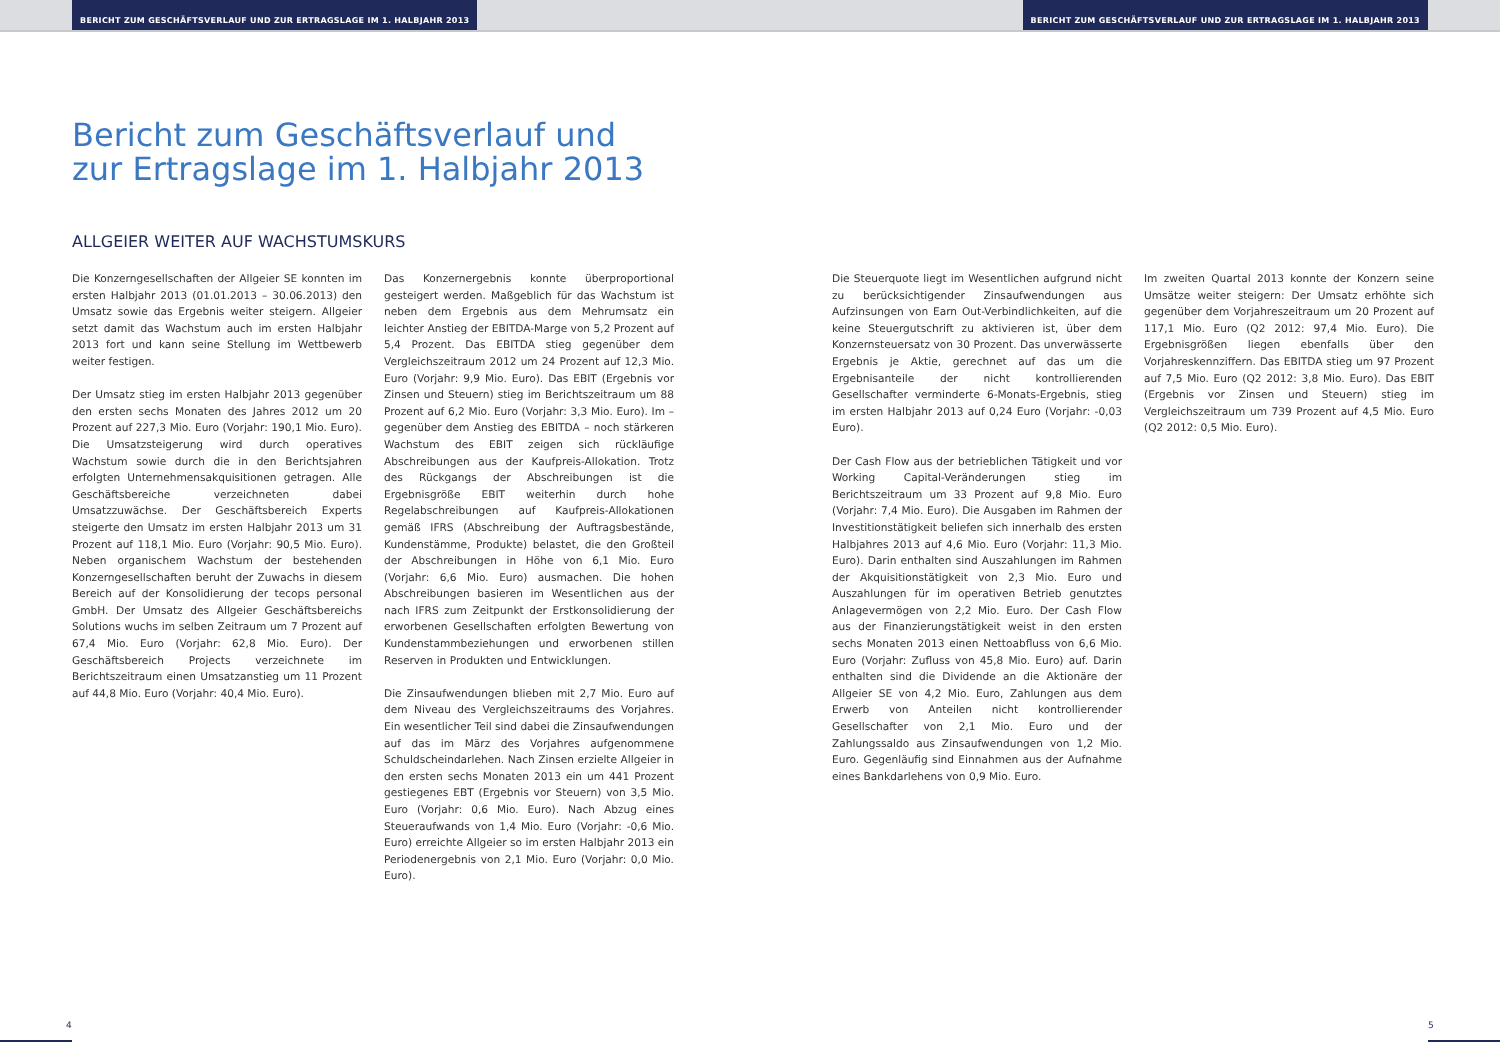BERICHT ZUM GESCHÄFTSVERLAUF UND ZUR ERTRAGSLAGE IM 1. HALBJAHR 2013
Bericht zum Geschäftsverlauf und
zur Ertragslage im 1. Halbjahr 2013
ALLGEIER WEITER AUF WACHSTUMSKURS
Die Konzerngesellschaften der Allgeier SE konnten im ersten Halbjahr 2013 (01.01.2013 – 30.06.2013) den Umsatz sowie das Ergebnis weiter steigern. Allgeier setzt damit das Wachstum auch im ersten Halbjahr 2013 fort und kann seine Stellung im Wettbewerb weiter festigen.
Der Umsatz stieg im ersten Halbjahr 2013 gegenüber den ersten sechs Monaten des Jahres 2012 um 20 Prozent auf 227,3 Mio. Euro (Vorjahr: 190,1 Mio. Euro). Die Umsatzsteigerung wird durch operatives Wachstum sowie durch die in den Berichtsjahren erfolgten Unternehmensakquisitionen getragen. Alle Geschäftsbereiche verzeichneten dabei Umsatzzuwächse. Der Geschäftsbereich Experts steigerte den Umsatz im ersten Halbjahr 2013 um 31 Prozent auf 118,1 Mio. Euro (Vorjahr: 90,5 Mio. Euro). Neben organischem Wachstum der bestehenden Konzerngesellschaften beruht der Zuwachs in diesem Bereich auf der Konsolidierung der tecops personal GmbH. Der Umsatz des Allgeier Geschäftsbereichs Solutions wuchs im selben Zeitraum um 7 Prozent auf 67,4 Mio. Euro (Vorjahr: 62,8 Mio. Euro). Der Geschäftsbereich Projects verzeichnete im Berichtszeitraum einen Umsatzanstieg um 11 Prozent auf 44,8 Mio. Euro (Vorjahr: 40,4 Mio. Euro).
Das Konzernergebnis konnte überproportional gesteigert werden. Maßgeblich für das Wachstum ist neben dem Ergebnis aus dem Mehrumsatz ein leichter Anstieg der EBITDA-Marge von 5,2 Prozent auf 5,4 Prozent. Das EBITDA stieg gegenüber dem Vergleichszeitraum 2012 um 24 Prozent auf 12,3 Mio. Euro (Vorjahr: 9,9 Mio. Euro). Das EBIT (Ergebnis vor Zinsen und Steuern) stieg im Berichtszeitraum um 88 Prozent auf 6,2 Mio. Euro (Vorjahr: 3,3 Mio. Euro). Im – gegenüber dem Anstieg des EBITDA – noch stärkeren Wachstum des EBIT zeigen sich rückläufige Abschreibungen aus der Kaufpreis-Allokation. Trotz des Rückgangs der Abschreibungen ist die Ergebnisgröße EBIT weiterhin durch hohe Regelabschreibungen auf Kaufpreis-Allokationen gemäß IFRS (Abschreibung der Auftragsbestände, Kundenstämme, Produkte) belastet, die den Großteil der Abschreibungen in Höhe von 6,1 Mio. Euro (Vorjahr: 6,6 Mio. Euro) ausmachen. Die hohen Abschreibungen basieren im Wesentlichen aus der nach IFRS zum Zeitpunkt der Erstkonsolidierung der erworbenen Gesellschaften erfolgten Bewertung von Kundenstammbeziehungen und erworbenen stillen Reserven in Produkten und Entwicklungen.
Die Zinsaufwendungen blieben mit 2,7 Mio. Euro auf dem Niveau des Vergleichszeitraums des Vorjahres. Ein wesentlicher Teil sind dabei die Zinsaufwendungen auf das im März des Vorjahres aufgenommene Schuldscheindarlehen. Nach Zinsen erzielte Allgeier in den ersten sechs Monaten 2013 ein um 441 Prozent gestiegenes EBT (Ergebnis vor Steuern) von 3,5 Mio. Euro (Vorjahr: 0,6 Mio. Euro). Nach Abzug eines Steueraufwands von 1,4 Mio. Euro (Vorjahr: -0,6 Mio. Euro) erreichte Allgeier so im ersten Halbjahr 2013 ein Periodenergebnis von 2,1 Mio. Euro (Vorjahr: 0,0 Mio. Euro).
4
BERICHT ZUM GESCHÄFTSVERLAUF UND ZUR ERTRAGSLAGE IM 1. HALBJAHR 2013
Die Steuerquote liegt im Wesentlichen aufgrund nicht zu berücksichtigender Zinsaufwendungen aus Aufzinsungen von Earn Out-Verbindlichkeiten, auf die keine Steuergutschrift zu aktivieren ist, über dem Konzernsteuersatz von 30 Prozent. Das unverwässerte Ergebnis je Aktie, gerechnet auf das um die Ergebnisanteile der nicht kontrollierenden Gesellschafter verminderte 6-Monats-Ergebnis, stieg im ersten Halbjahr 2013 auf 0,24 Euro (Vorjahr: -0,03 Euro).
Der Cash Flow aus der betrieblichen Tätigkeit und vor Working Capital-Veränderungen stieg im Berichtszeitraum um 33 Prozent auf 9,8 Mio. Euro (Vorjahr: 7,4 Mio. Euro). Die Ausgaben im Rahmen der Investitionstätigkeit beliefen sich innerhalb des ersten Halbjahres 2013 auf 4,6 Mio. Euro (Vorjahr: 11,3 Mio. Euro). Darin enthalten sind Auszahlungen im Rahmen der Akquisitionstätigkeit von 2,3 Mio. Euro und Auszahlungen für im operativen Betrieb genutztes Anlagevermögen von 2,2 Mio. Euro. Der Cash Flow aus der Finanzierungstätigkeit weist in den ersten sechs Monaten 2013 einen Nettoabfluss von 6,6 Mio. Euro (Vorjahr: Zufluss von 45,8 Mio. Euro) auf. Darin enthalten sind die Dividende an die Aktionäre der Allgeier SE von 4,2 Mio. Euro, Zahlungen aus dem Erwerb von Anteilen nicht kontrollierender Gesellschafter von 2,1 Mio. Euro und der Zahlungssaldo aus Zinsaufwendungen von 1,2 Mio. Euro. Gegenläufig sind Einnahmen aus der Aufnahme eines Bankdarlehens von 0,9 Mio. Euro.
Im zweiten Quartal 2013 konnte der Konzern seine Umsätze weiter steigern: Der Umsatz erhöhte sich gegenüber dem Vorjahreszeitraum um 20 Prozent auf 117,1 Mio. Euro (Q2 2012: 97,4 Mio. Euro). Die Ergebnisgrößen liegen ebenfalls über den Vorjahreskennziffern. Das EBITDA stieg um 97 Prozent auf 7,5 Mio. Euro (Q2 2012: 3,8 Mio. Euro). Das EBIT (Ergebnis vor Zinsen und Steuern) stieg im Vergleichszeitraum um 739 Prozent auf 4,5 Mio. Euro (Q2 2012: 0,5 Mio. Euro).
5